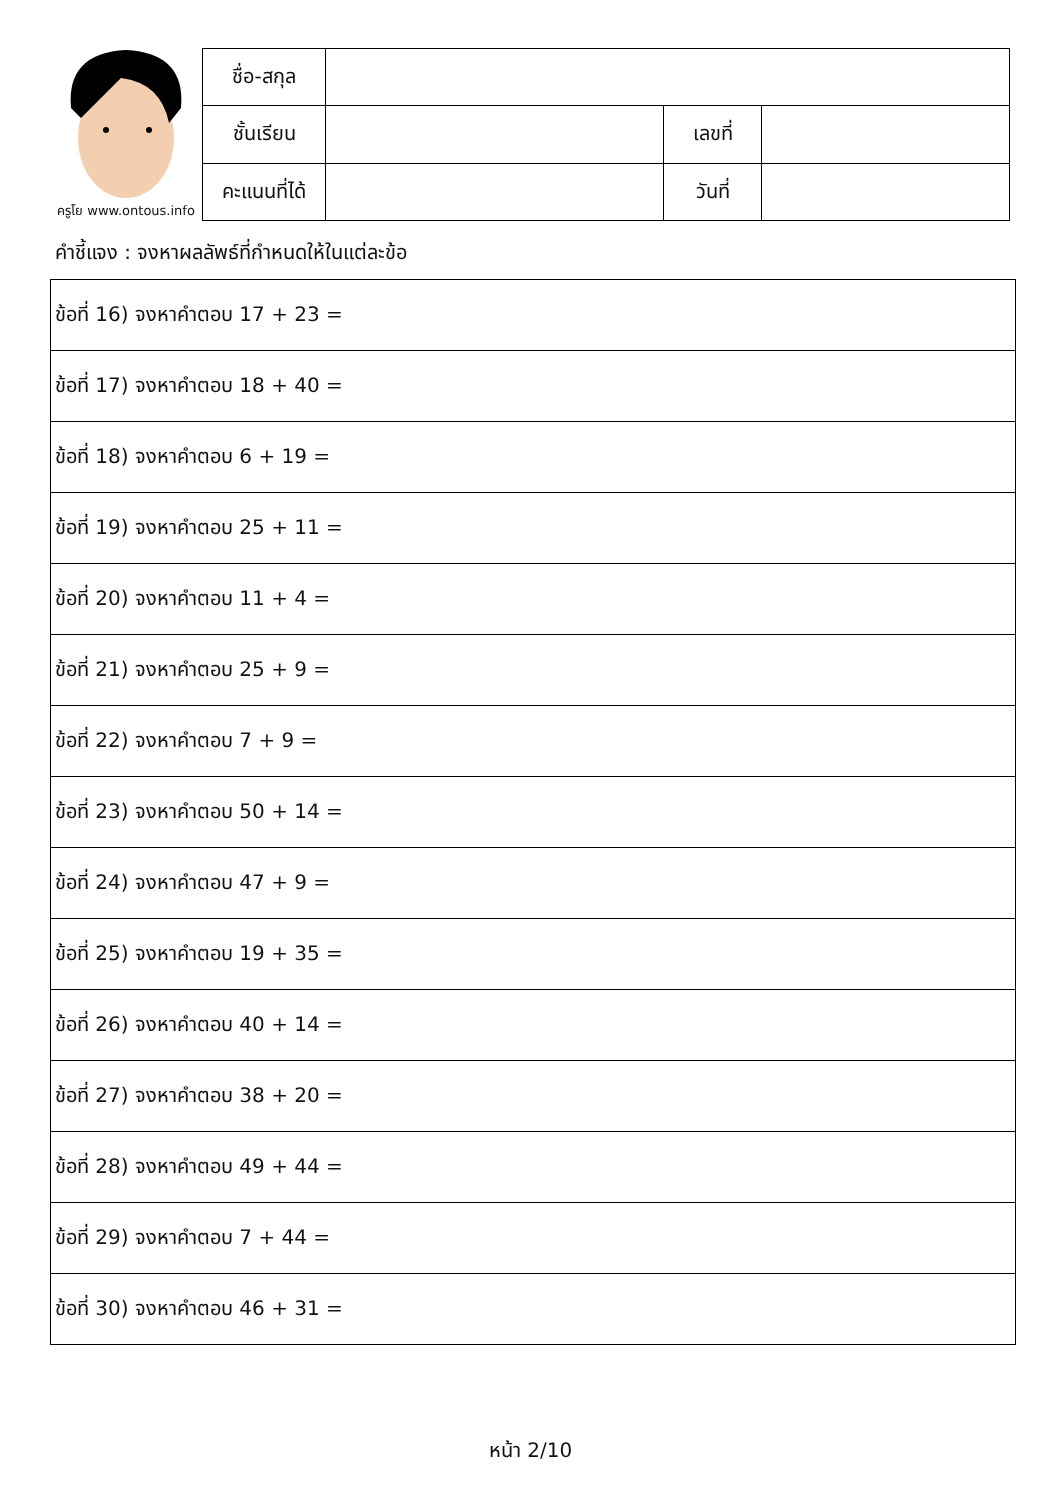ครูโย www.ontous.info
| ชื่อ-สกุล | | | |
| ชั้นเรียน | | เลขที่ | |
| คะแนนที่ได้ | | วันที่ | |
คำชี้แจง : จงหาผลลัพธ์ที่กำหนดให้ในแต่ละข้อ
| ข้อที่ 16) จงหาคำตอบ 17 + 23 = |
| ข้อที่ 17) จงหาคำตอบ 18 + 40 = |
| ข้อที่ 18) จงหาคำตอบ 6 + 19 = |
| ข้อที่ 19) จงหาคำตอบ 25 + 11 = |
| ข้อที่ 20) จงหาคำตอบ 11 + 4 = |
| ข้อที่ 21) จงหาคำตอบ 25 + 9 = |
| ข้อที่ 22) จงหาคำตอบ 7 + 9 = |
| ข้อที่ 23) จงหาคำตอบ 50 + 14 = |
| ข้อที่ 24) จงหาคำตอบ 47 + 9 = |
| ข้อที่ 25) จงหาคำตอบ 19 + 35 = |
| ข้อที่ 26) จงหาคำตอบ 40 + 14 = |
| ข้อที่ 27) จงหาคำตอบ 38 + 20 = |
| ข้อที่ 28) จงหาคำตอบ 49 + 44 = |
| ข้อที่ 29) จงหาคำตอบ 7 + 44 = |
| ข้อที่ 30) จงหาคำตอบ 46 + 31 = |
หน้า 2/10